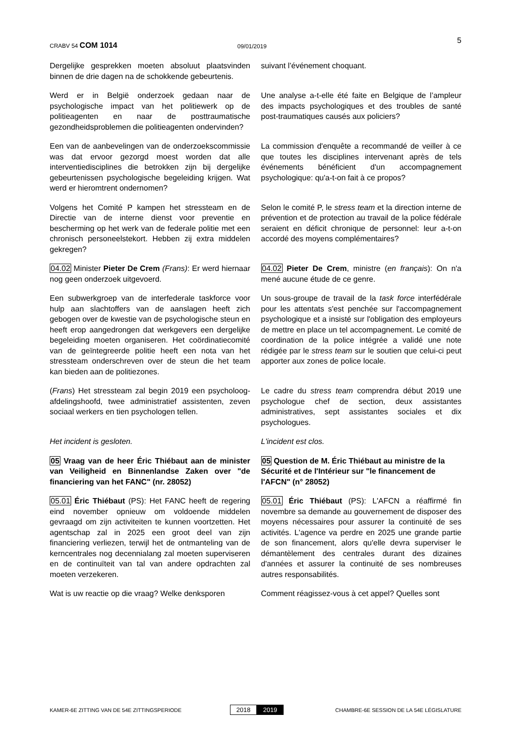CRABV 54 COM 1014
09/01/2019
5
Dergelijke gesprekken moeten absoluut plaatsvinden binnen de drie dagen na de schokkende gebeurtenis.
suivant l’événement choquant.
Werd er in België onderzoek gedaan naar de psychologische impact van het politiewerk op de politieagenten en naar de posttraumatische gezondheidsproblemen die politieagenten ondervinden?
Une analyse a-t-elle été faite en Belgique de l’ampleur des impacts psychologiques et des troubles de santé post-traumatiques causés aux policiers?
Een van de aanbevelingen van de onderzoekscommissie was dat ervoor gezorgd moest worden dat alle interventiedisciplines die betrokken zijn bij dergelijke gebeurtenissen psychologische begeleiding krijgen. Wat werd er hieromtrent ondernomen?
La commission d'enquête a recommandé de veiller à ce que toutes les disciplines intervenant après de tels événements bénéficient d'un accompagnement psychologique: qu'a-t-on fait à ce propos?
Volgens het Comité P kampen het stressteam en de Directie van de interne dienst voor preventie en bescherming op het werk van de federale politie met een chronisch personeelstekort. Hebben zij extra middelen gekregen?
Selon le comité P, le stress team et la direction interne de prévention et de protection au travail de la police fédérale seraient en déficit chronique de personnel: leur a-t-on accordé des moyens complémentaires?
04.02 Minister Pieter De Crem (Frans): Er werd hiernaar nog geen onderzoek uitgevoerd.
04.02 Pieter De Crem, ministre (en français): On n'a mené aucune étude de ce genre.
Een subwerkgroep van de interfederale taskforce voor hulp aan slachtoffers van de aanslagen heeft zich gebogen over de kwestie van de psychologische steun en heeft erop aangedrongen dat werkgevers een dergelijke begeleiding moeten organiseren. Het coördinatiecomité van de geïntegreerde politie heeft een nota van het stressteam onderschreven over de steun die het team kan bieden aan de politiezones.
Un sous-groupe de travail de la task force interfédérale pour les attentats s'est penchée sur l'accompagnement psychologique et a insisté sur l'obligation des employeurs de mettre en place un tel accompagnement. Le comité de coordination de la police intégrée a validé une note rédigée par le stress team sur le soutien que celui-ci peut apporter aux zones de police locale.
(Frans) Het stressteam zal begin 2019 een psycholoog-afdelingshoofd, twee administratief assistenten, zeven sociaal werkers en tien psychologen tellen.
Le cadre du stress team comprendra début 2019 une psychologue chef de section, deux assistantes administratives, sept assistantes sociales et dix psychologues.
Het incident is gesloten. L'incident est clos.
05 Vraag van de heer Éric Thiébaut aan de minister van Veiligheid en Binnenlandse Zaken over "de financiering van het FANC" (nr. 28052)
05 Question de M. Éric Thiébaut au ministre de la Sécurité et de l'Intérieur sur "le financement de l'AFCN" (n° 28052)
05.01 Éric Thiébaut (PS): Het FANC heeft de regering eind november opnieuw om voldoende middelen gevraagd om zijn activiteiten te kunnen voortzetten. Het agentschap zal in 2025 een groot deel van zijn financiering verliezen, terwijl het de ontmanteling van de kerncentrales nog decennialang zal moeten superviseren en de continuïteit van tal van andere opdrachten zal moeten verzekeren.
05.01 Éric Thiébaut (PS): L'AFCN a réaffirmé fin novembre sa demande au gouvernement de disposer des moyens nécessaires pour assurer la continuité de ses activités. L'agence va perdre en 2025 une grande partie de son financement, alors qu'elle devra superviser le démantèlement des centrales durant des dizaines d'années et assurer la continuité de ses nombreuses autres responsabilités.
Wat is uw reactie op die vraag? Welke denksporen
Comment réagissez-vous à cet appel? Quelles sont
KAMER-6E ZITTING VAN DE 54E ZITTINGSPERIODE
2018 2019
CHAMBRE-6E SESSION DE LA 54E LÉGISLATURE